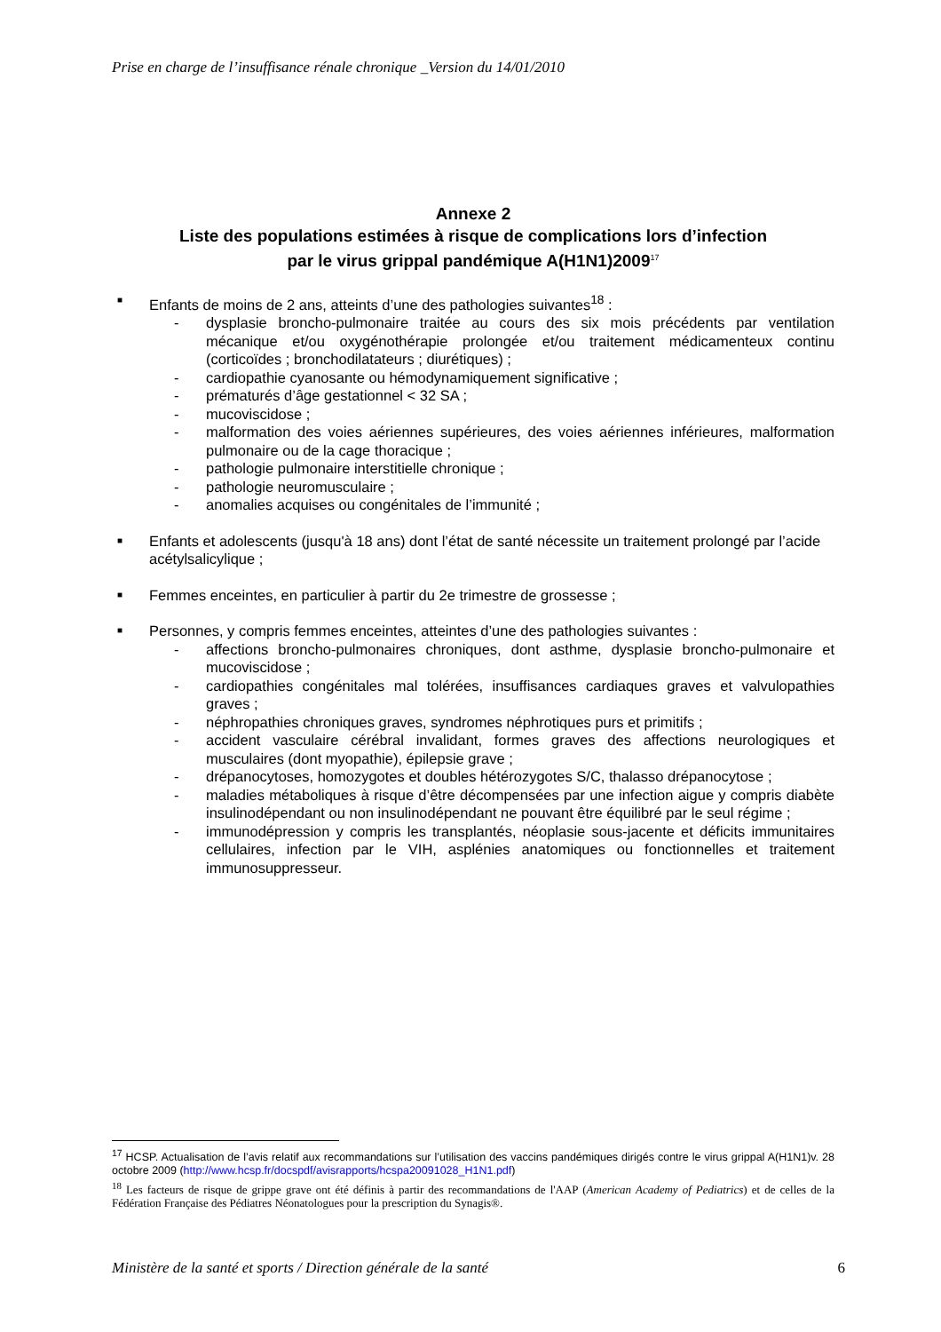Prise en charge de l’insuffisance rénale chronique _Version du 14/01/2010
Annexe 2
Liste des populations estimées à risque de complications lors d’infection
par le virus grippal pandémique A(H1N1)2009<sup>17</sup>
■
Enfants de moins de 2 ans, atteints d’une des pathologies suivantes<sup>18</sup> :
- dysplasie broncho-pulmonaire traitée au cours des six mois précédents par ventilation mécanique et/ou oxygénothérapie prolongée et/ou traitement médicamenteux continu (corticoïdes ; bronchodilatateurs ; diurétiques) ;
- cardiopathie cyanosante ou hémodynamiquement significative ;
- prématurés d’âge gestationnel < 32 SA ;
- mucoviscidose ;
- malformation des voies aériennes supérieures, des voies aériennes inférieures, malformation pulmonaire ou de la cage thoracique ;
- pathologie pulmonaire interstitielle chronique ;
- pathologie neuromusculaire ;
- anomalies acquises ou congénitales de l’immunité ;
■
Enfants et adolescents (jusqu'à 18 ans) dont l’état de santé nécessite un traitement prolongé par l’acide acétylsalicylique ;
■
Femmes enceintes, en particulier à partir du 2e trimestre de grossesse ;
■
Personnes, y compris femmes enceintes, atteintes d’une des pathologies suivantes :
- affections broncho-pulmonaires chroniques, dont asthme, dysplasie broncho-pulmonaire et mucoviscidose ;
- cardiopathies congénitales mal tolérées, insuffisances cardiaques graves et valvulopathies graves ;
- néphropathies chroniques graves, syndromes néphrotiques purs et primitifs ;
- accident vasculaire cérébral invalidant, formes graves des affections neurologiques et musculaires (dont myopathie), épilepsie grave ;
- drépanocytoses, homozygotes et doubles hétérozygotes S/C, thalasso drépanocytose ;
- maladies métaboliques à risque d’être décompensées par une infection aigue y compris diabète insulinodépendant ou non insulinodépendant ne pouvant être équilibré par le seul régime ;
- immunodépression y compris les transplantés, néoplasie sous-jacente et déficits immunitaires cellulaires, infection par le VIH, asplénies anatomiques ou fonctionnelles et traitement immunosuppresseur.
<sup>17</sup> HCSP. Actualisation de l’avis relatif aux recommandations sur l’utilisation des vaccins pandémiques dirigés contre le virus grippal A(H1N1)v. 28 octobre 2009 (http://www.hcsp.fr/docspdf/avisrapports/hcspa20091028_H1N1.pdf)
<sup>18</sup> Les facteurs de risque de grippe grave ont été définis à partir des recommandations de l'AAP (American Academy of Pediatrics) et de celles de la Fédération Française des Pédiatres Néonatologues pour la prescription du Synagis®.
Ministère de la santé et sports / Direction générale de la santé 6